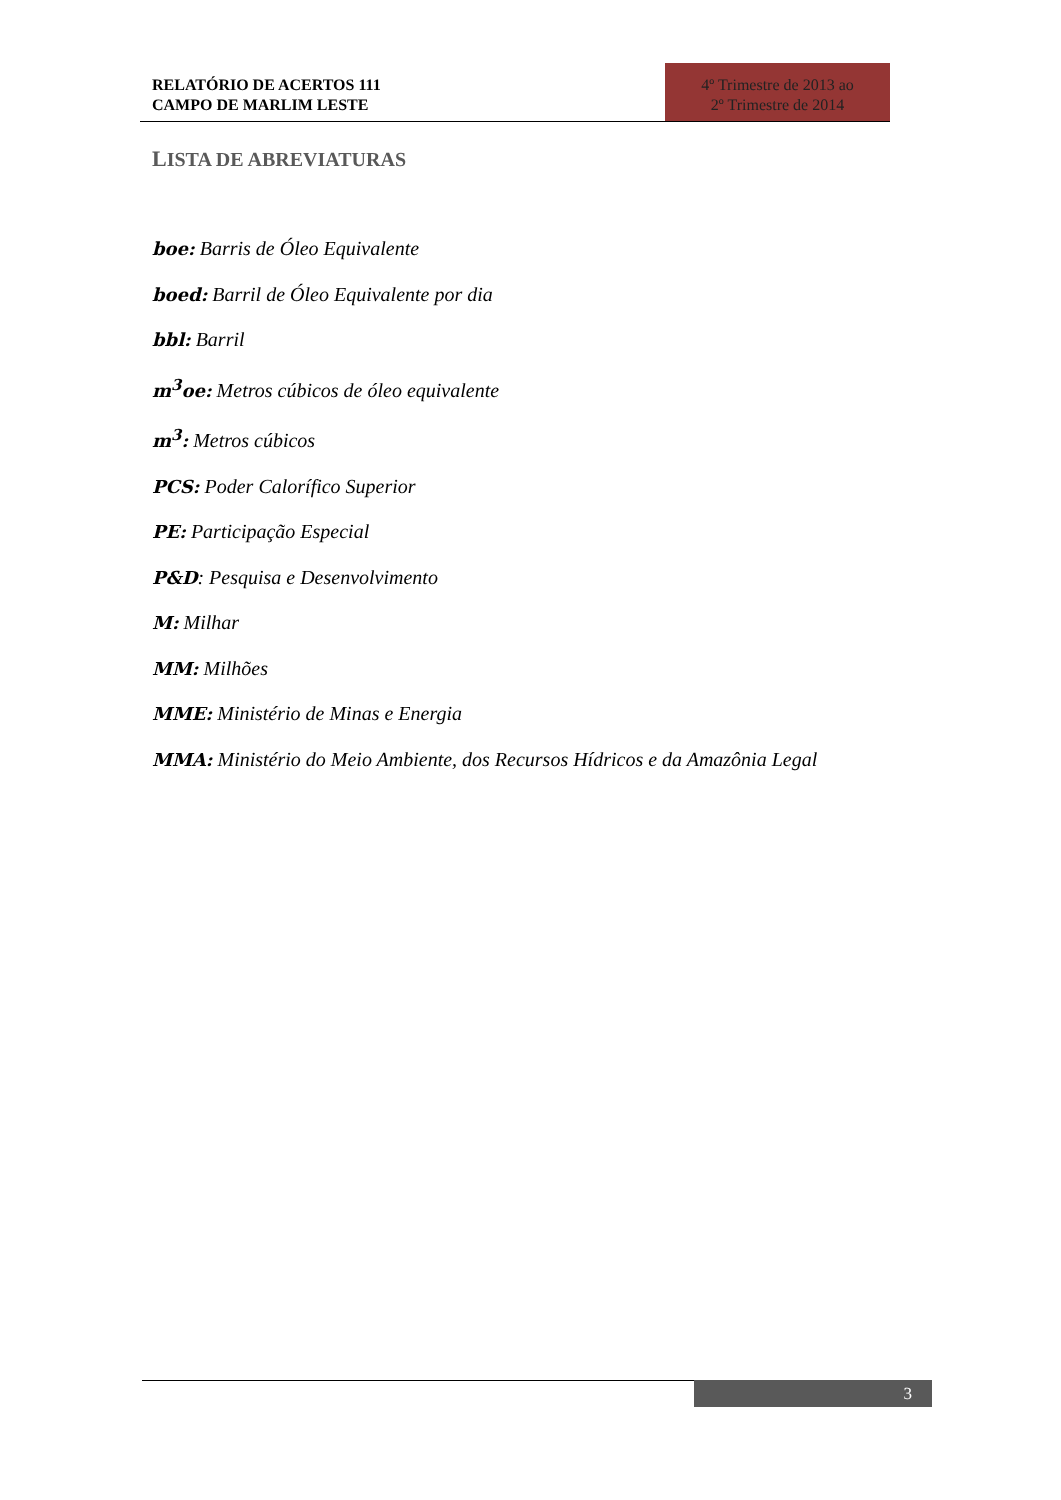RELATÓRIO DE ACERTOS 111
CAMPO DE MARLIM LESTE
4º Trimestre de 2013 ao
2º Trimestre de 2014
LISTA DE ABREVIATURAS
boe: Barris de Óleo Equivalente
boed: Barril de Óleo Equivalente por dia
bbl: Barril
m<sup>3</sup>oe: Metros cúbicos de óleo equivalente
m<sup>3</sup>: Metros cúbicos
PCS: Poder Calorífico Superior
PE: Participação Especial
P&D: Pesquisa e Desenvolvimento
M: Milhar
MM: Milhões
MME: Ministério de Minas e Energia
MMA: Ministério do Meio Ambiente, dos Recursos Hídricos e da Amazônia Legal
3